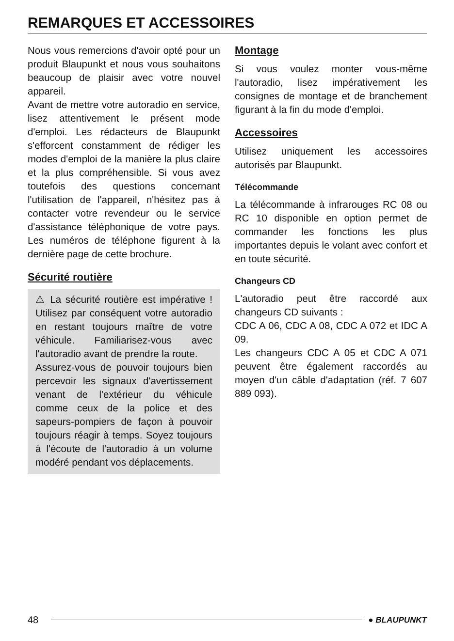REMARQUES ET ACCESSOIRES
Nous vous remercions d'avoir opté pour un produit Blaupunkt et nous vous souhaitons beaucoup de plaisir avec votre nouvel appareil.
Avant de mettre votre autoradio en service, lisez attentivement le présent mode d'emploi. Les rédacteurs de Blaupunkt s'efforcent constamment de rédiger les modes d'emploi de la manière la plus claire et la plus compréhensible. Si vous avez toutefois des questions concernant l'utilisation de l'appareil, n'hésitez pas à contacter votre revendeur ou le service d'assistance téléphonique de votre pays. Les numéros de téléphone figurent à la dernière page de cette brochure.
Sécurité routière
⚠ La sécurité routière est impérative ! Utilisez par conséquent votre autoradio en restant toujours maître de votre véhicule. Familiarisez-vous avec l'autoradio avant de prendre la route.
Assurez-vous de pouvoir toujours bien percevoir les signaux d'avertissement venant de l'extérieur du véhicule comme ceux de la police et des sapeurs-pompiers de façon à pouvoir toujours réagir à temps. Soyez toujours à l'écoute de l'autoradio à un volume modéré pendant vos déplacements.
Montage
Si vous voulez monter vous-même l'autoradio, lisez impérativement les consignes de montage et de branchement figurant à la fin du mode d'emploi.
Accessoires
Utilisez uniquement les accessoires autorisés par Blaupunkt.
Télécommande
La télécommande à infrarouges RC 08 ou RC 10 disponible en option permet de commander les fonctions les plus importantes depuis le volant avec confort et en toute sécurité.
Changeurs CD
L'autoradio peut être raccordé aux changeurs CD suivants :
CDC A 06, CDC A 08, CDC A 072 et IDC A 09.
Les changeurs CDC A 05 et CDC A 071 peuvent être également raccordés au moyen d'un câble d'adaptation (réf. 7 607 889 093).
48 ● BLAUPUNKT